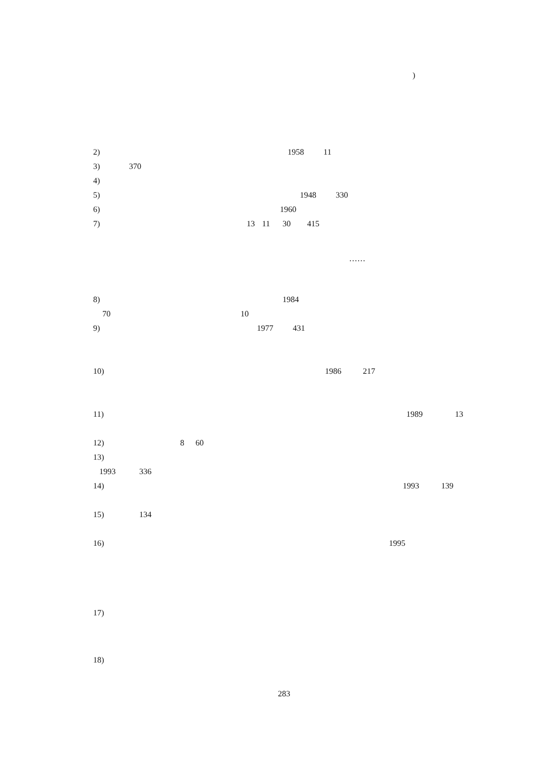)
2) 1958 11
3) 370
4)
5) 1948 330
6) 1960
7) 13 11 30 415
……
8) 1984
70 10
9) 1977 431
10) 1986 217
11) 1989 13
12) 8 60
13)
1993 336
14) 1993 139
15) 134
16) 1995
17)
18)
283